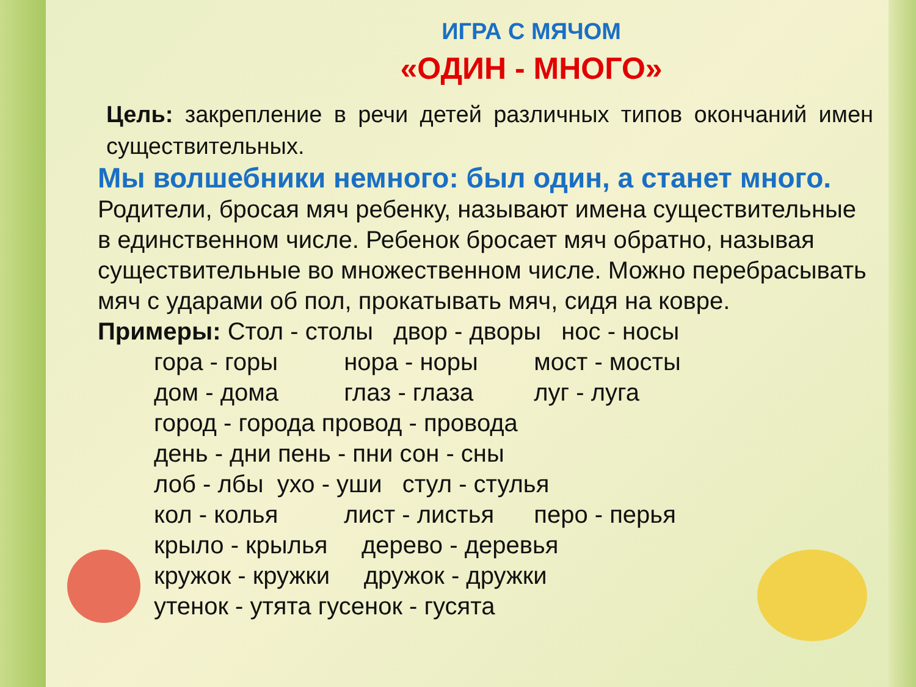ИГРА С МЯЧОМ
«ОДИН - МНОГО»
Цель: закрепление в речи детей различных типов окончаний имен существительных.
Мы волшебники немного: был один, а станет много.
Родители, бросая мяч ребенку, называют имена существительные в единственном числе. Ребенок бросает мяч обратно, называя существительные во множественном числе. Можно перебрасывать мяч с ударами об пол, прокатывать мяч, сидя на ковре.
Примеры: Стол - столы двор - дворы нос - носы
гора - горы нора - норы мост - мосты
дом - дома глаз - глаза луг - луга
город - города провод - провода
день - дни пень - пни сон - сны
лоб - лбы ухо - уши стул - стулья
кол - колья лист - листья перо - перья
крыло - крылья дерево - деревья
кружок - кружки дружок - дружки
утенок - утята гусенок - гусята